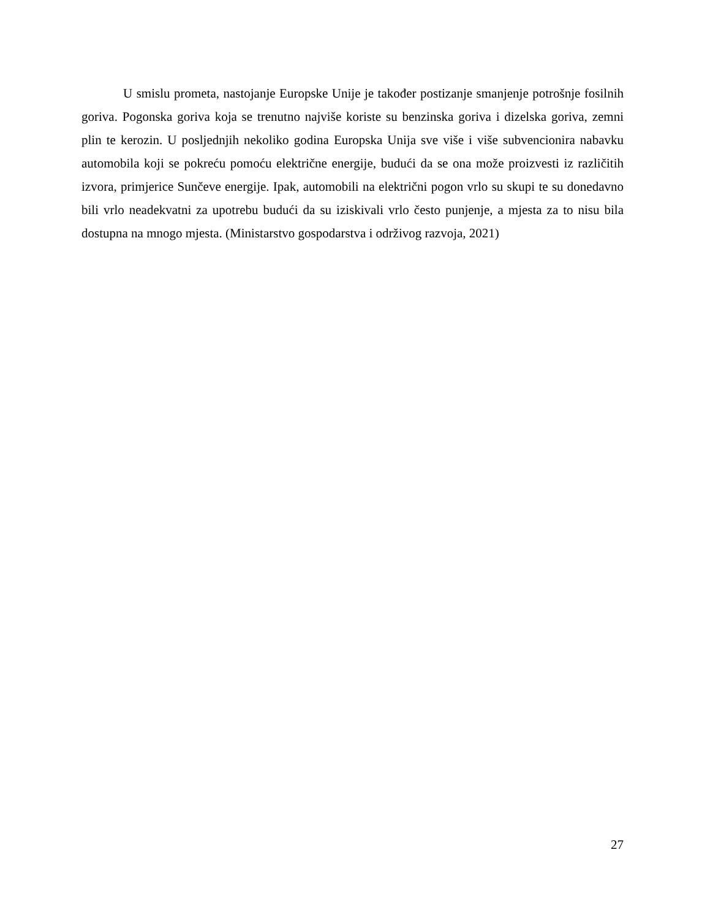U smislu prometa, nastojanje Europske Unije je također postizanje smanjenje potrošnje fosilnih goriva. Pogonska goriva koja se trenutno najviše koriste su benzinska goriva i dizelska goriva, zemni plin te kerozin. U posljednjih nekoliko godina Europska Unija sve više i više subvencionira nabavku automobila koji se pokreću pomoću električne energije, budući da se ona može proizvesti iz različitih izvora, primjerice Sunčeve energije. Ipak, automobili na električni pogon vrlo su skupi te su donedavno bili vrlo neadekvatni za upotrebu budući da su iziskivali vrlo često punjenje, a mjesta za to nisu bila dostupna na mnogo mjesta. (Ministarstvo gospodarstva i održivog razvoja, 2021)
27